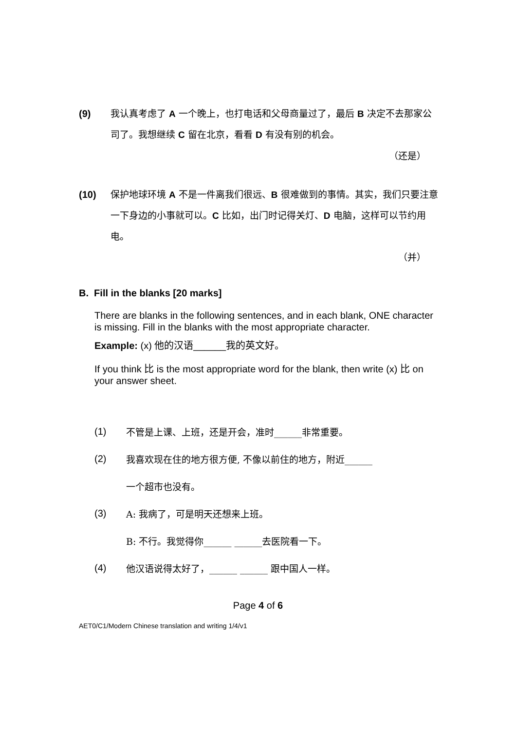(9) 我认真考虑了 A 一个晚上，也打电话和父母商量过了，最后 B 决定不去那家公司了。我想继续 C 留在北京，看看 D 有没有别的机会。
（还是）
(10) 保护地球环境 A 不是一件离我们很远、B 很难做到的事情。其实，我们只要注意一下身边的小事就可以。C 比如，出门时记得关灯、D 电脑，这样可以节约用电。
（并）
B. Fill in the blanks [20 marks]
There are blanks in the following sentences, and in each blank, ONE character is missing. Fill in the blanks with the most appropriate character.
Example: (x) 他的汉语______我的英文好。
If you think 比 is the most appropriate word for the blank, then write (x) 比 on your answer sheet.
(1) 不管是上课、上班，还是开会，准时______非常重要。
(2) 我喜欢现在住的地方很方便, 不像以前住的地方，附近______
一个超市也没有。
(3) A: 我病了，可是明天还想来上班。
B: 不行。我觉得你______ ______去医院看一下。
(4) 他汉语说得太好了，______ ______ 跟中国人一样。
Page 4 of 6
AET0/C1/Modern Chinese translation and writing 1/4/v1